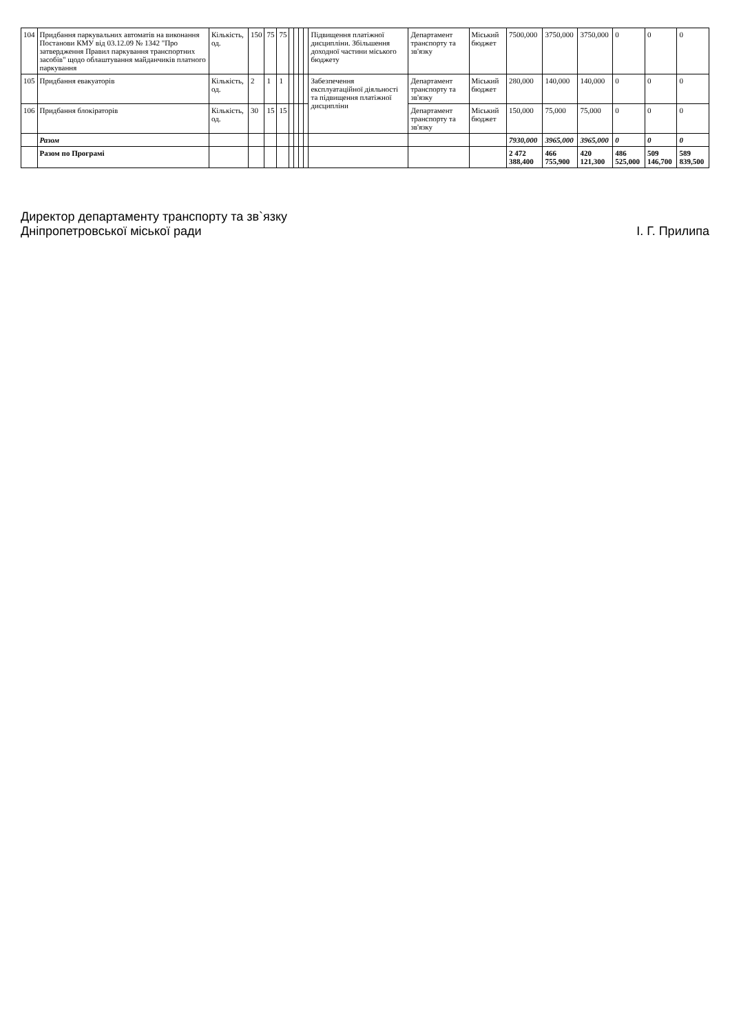| 104 | Придбання паркувальних автоматів на виконання Постанови КМУ від 03.12.09 № 1342 "Про затвердження Правил паркування транспортних засобів" щодо облаштування майданчиків платного паркування | Кількість, од. | 150 | 75 | 75 | | | | | Підвищення платіжної дисципліни. Збільшення доходної частини міського бюджету | Департамент транспорту та зв'язку | Міський бюджет | 7500,000 | 3750,000 | 3750,000 | 0 | 0 | 0 |
| 105 | Придбання евакуаторів | Кількість, од. | 2 | 1 | 1 | | | | | Забезпечення експлуатаційної діяльності та підвищення платіжної дисципліни | Департамент транспорту та зв'язку | Міський бюджет | 280,000 | 140,000 | 140,000 | 0 | 0 | 0 |
| 106 | Придбання блокіраторів | Кількість, од. | 30 | 15 | 15 | | | | | | Департамент транспорту та зв'язку | Міський бюджет | 150,000 | 75,000 | 75,000 | 0 | 0 | 0 |
| | Разом | | | | | | | | | | | | 7930,000 | 3965,000 | 3965,000 | 0 | 0 | 0 |
| | Разом по Програмі | | | | | | | | | | | | 2 472 388,400 | 466 755,900 | 420 121,300 | 486 525,000 | 509 146,700 | 589 839,500 |
Директор департаменту транспорту та зв`язку
Дніпропетровської міської ради
І. Г. Прилипа